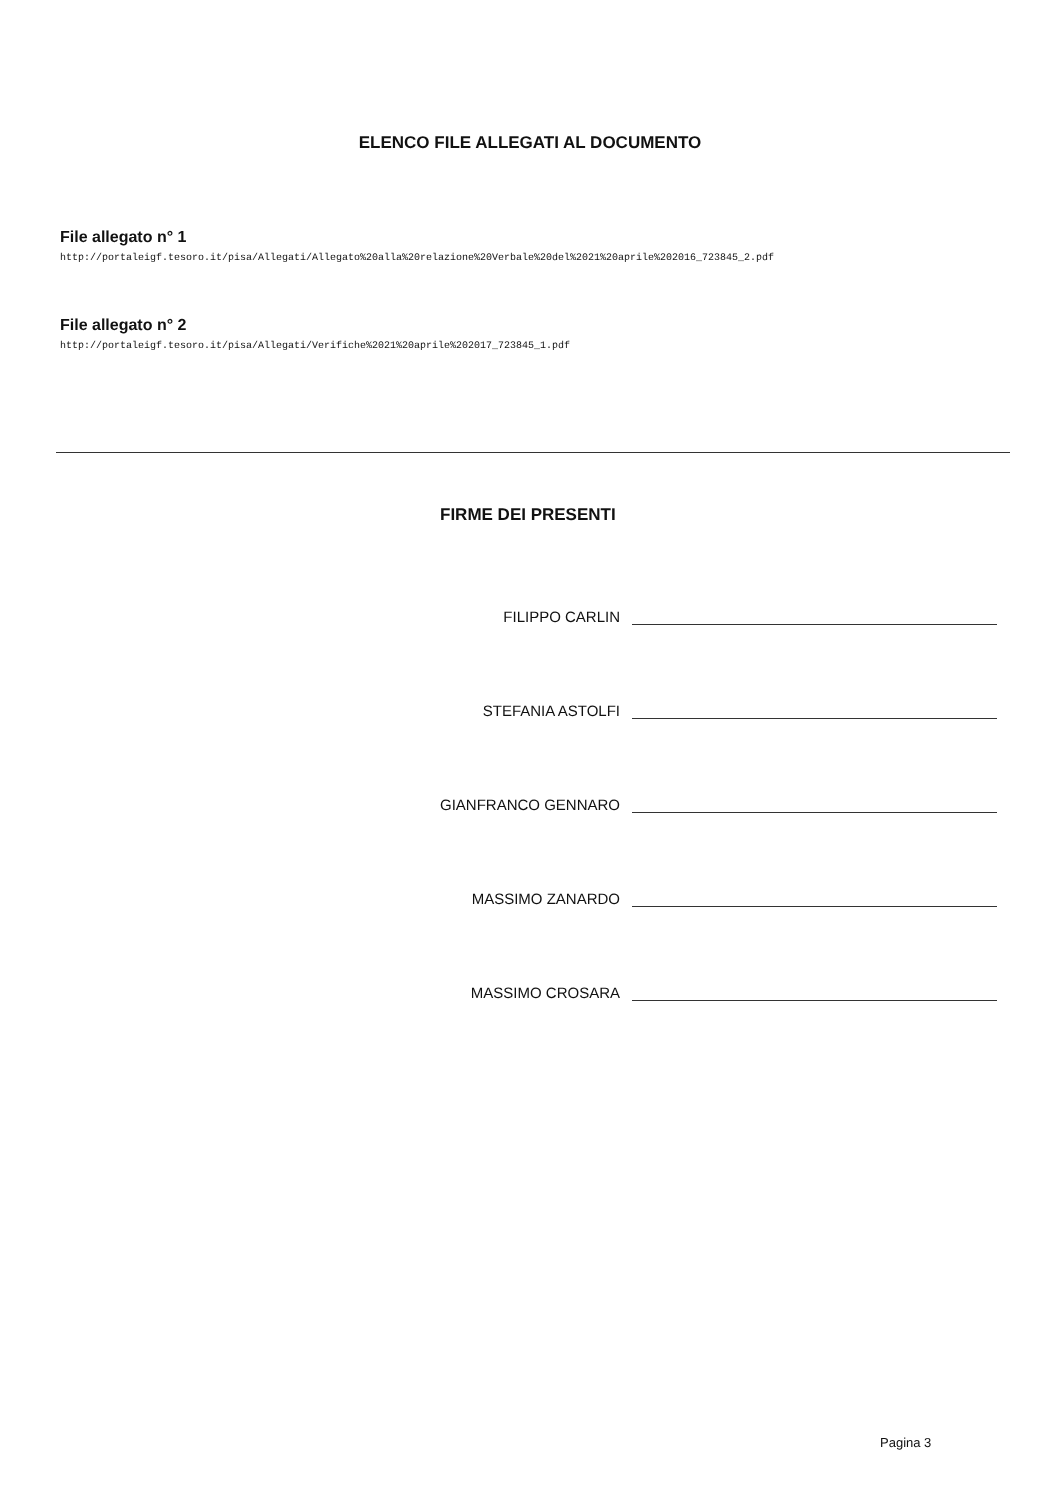ELENCO FILE ALLEGATI AL DOCUMENTO
File allegato n° 1
http://portaleigf.tesoro.it/pisa/Allegati/Allegato%20alla%20relazione%20Verbale%20del%2021%20aprile%202016_723845_2.pdf
File allegato n° 2
http://portaleigf.tesoro.it/pisa/Allegati/Verifiche%2021%20aprile%202017_723845_1.pdf
FIRME DEI PRESENTI
FILIPPO CARLIN
STEFANIA ASTOLFI
GIANFRANCO GENNARO
MASSIMO ZANARDO
MASSIMO CROSARA
Pagina 3